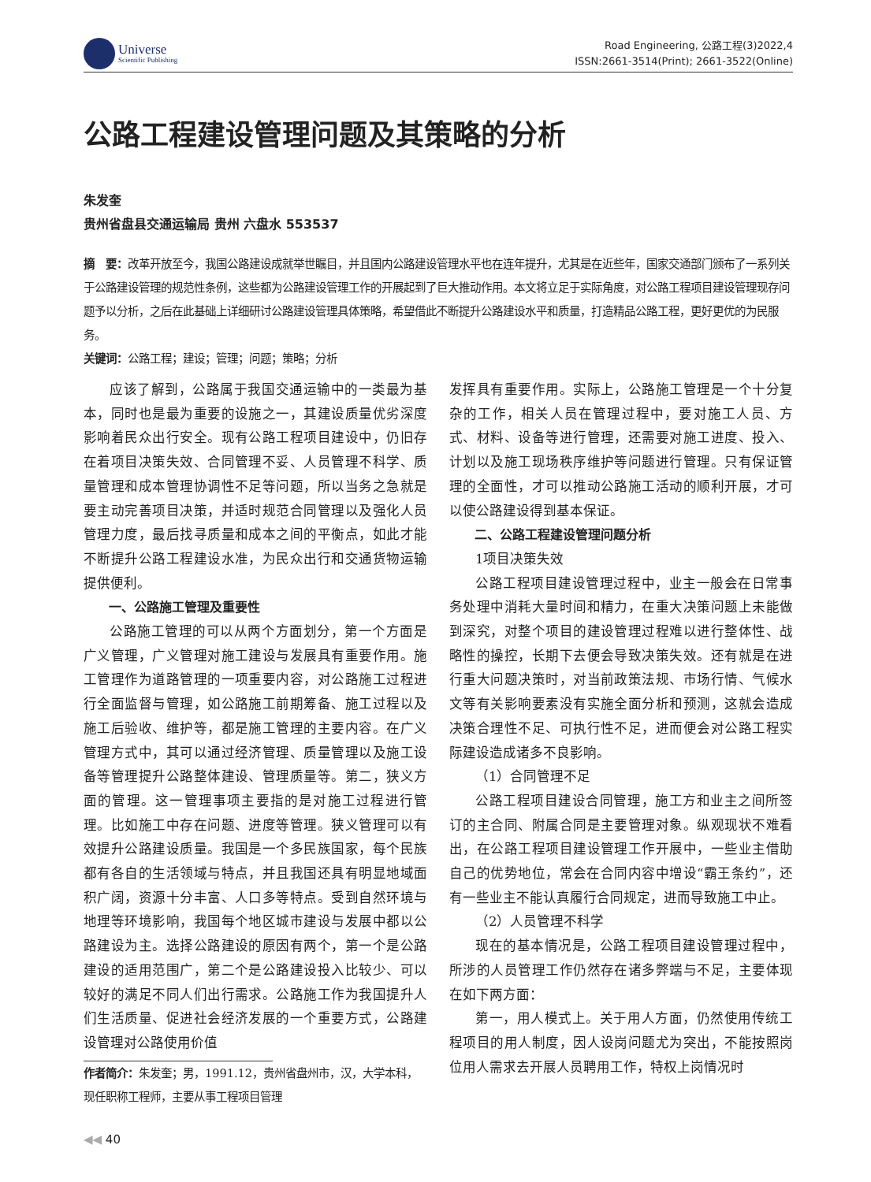Universe
Scientific Publishing
Road Engineering, 公路工程(3)2022,4
ISSN:2661-3514(Print); 2661-3522(Online)
公路工程建设管理问题及其策略的分析
朱发奎
贵州省盘县交通运输局 贵州 六盘水 553537
摘　要：改革开放至今，我国公路建设成就举世瞩目，并且国内公路建设管理水平也在连年提升，尤其是在近些年，国家交通部门颁布了一系列关于公路建设管理的规范性条例，这些都为公路建设管理工作的开展起到了巨大推动作用。本文将立足于实际角度，对公路工程项目建设管理现存问题予以分析，之后在此基础上详细研讨公路建设管理具体策略，希望借此不断提升公路建设水平和质量，打造精品公路工程，更好更优的为民服务。
关键词：公路工程；建设；管理；问题；策略；分析
应该了解到，公路属于我国交通运输中的一类最为基本，同时也是最为重要的设施之一，其建设质量优劣深度影响着民众出行安全。现有公路工程项目建设中，仍旧存在着项目决策失效、合同管理不妥、人员管理不科学、质量管理和成本管理协调性不足等问题，所以当务之急就是要主动完善项目决策，并适时规范合同管理以及强化人员管理力度，最后找寻质量和成本之间的平衡点，如此才能不断提升公路工程建设水准，为民众出行和交通货物运输提供便利。
一、公路施工管理及重要性
公路施工管理的可以从两个方面划分，第一个方面是广义管理，广义管理对施工建设与发展具有重要作用。施工管理作为道路管理的一项重要内容，对公路施工过程进行全面监督与管理，如公路施工前期筹备、施工过程以及施工后验收、维护等，都是施工管理的主要内容。在广义管理方式中，其可以通过经济管理、质量管理以及施工设备等管理提升公路整体建设、管理质量等。第二，狭义方面的管理。这一管理事项主要指的是对施工过程进行管理。比如施工中存在问题、进度等管理。狭义管理可以有效提升公路建设质量。我国是一个多民族国家，每个民族都有各自的生活领域与特点，并且我国还具有明显地域面积广阔，资源十分丰富、人口多等特点。受到自然环境与地理等环境影响，我国每个地区城市建设与发展中都以公路建设为主。选择公路建设的原因有两个，第一个是公路建设的适用范围广，第二个是公路建设投入比较少、可以较好的满足不同人们出行需求。公路施工作为我国提升人们生活质量、促进社会经济发展的一个重要方式，公路建设管理对公路使用价值
作者简介：朱发奎；男，1991.12，贵州省盘州市，汉，大学本科，现任职称工程师，主要从事工程项目管理
发挥具有重要作用。实际上，公路施工管理是一个十分复杂的工作，相关人员在管理过程中，要对施工人员、方式、材料、设备等进行管理，还需要对施工进度、投入、计划以及施工现场秩序维护等问题进行管理。只有保证管理的全面性，才可以推动公路施工活动的顺利开展，才可以使公路建设得到基本保证。
二、公路工程建设管理问题分析
1项目决策失效
公路工程项目建设管理过程中，业主一般会在日常事务处理中消耗大量时间和精力，在重大决策问题上未能做到深究，对整个项目的建设管理过程难以进行整体性、战略性的操控，长期下去便会导致决策失效。还有就是在进行重大问题决策时，对当前政策法规、市场行情、气候水文等有关影响要素没有实施全面分析和预测，这就会造成决策合理性不足、可执行性不足，进而便会对公路工程实际建设造成诸多不良影响。
（1）合同管理不足
公路工程项目建设合同管理，施工方和业主之间所签订的主合同、附属合同是主要管理对象。纵观现状不难看出，在公路工程项目建设管理工作开展中，一些业主借助自己的优势地位，常会在合同内容中增设“霸王条约”，还有一些业主不能认真履行合同规定，进而导致施工中止。
（2）人员管理不科学
现在的基本情况是，公路工程项目建设管理过程中，所涉的人员管理工作仍然存在诸多弊端与不足，主要体现在如下两方面：
第一，用人模式上。关于用人方面，仍然使用传统工程项目的用人制度，因人设岗问题尤为突出，不能按照岗位用人需求去开展人员聘用工作，特权上岗情况时
◀◀ 40